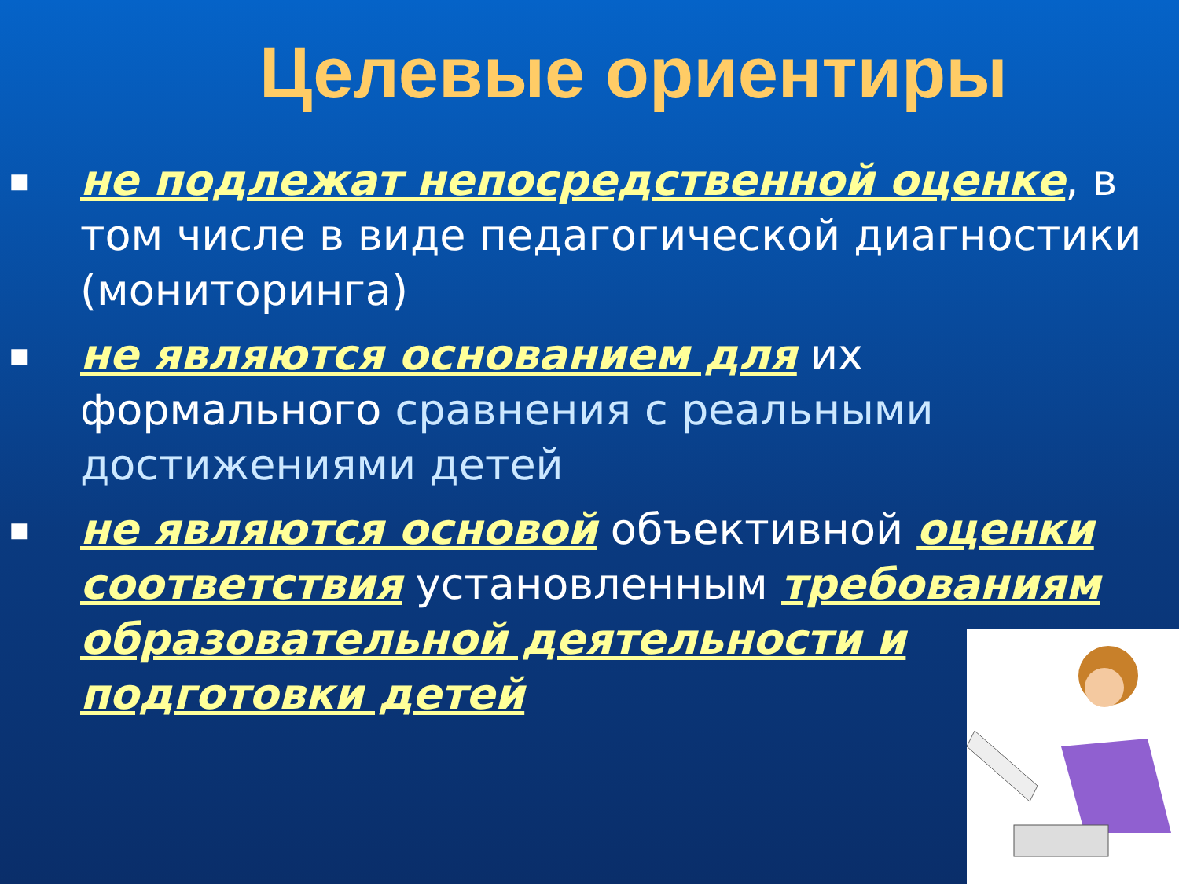Целевые ориентиры
■ не подлежат непосредственной оценке, в том числе в виде педагогической диагностики (мониторинга)
■ не являются основанием для их формального сравнения с реальными достижениями детей
■ не являются основой объективной оценки соответствия установленным требованиям образовательной деятельности и подготовки детей